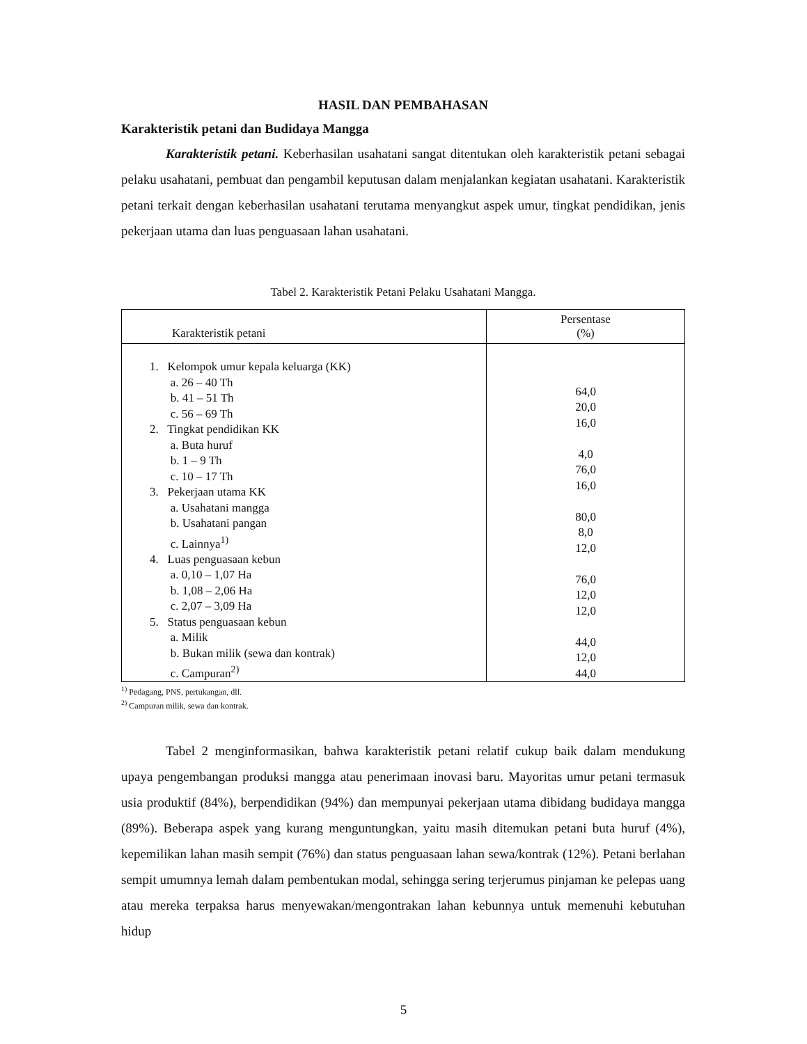HASIL DAN PEMBAHASAN
Karakteristik petani dan Budidaya Mangga
Karakteristik petani. Keberhasilan usahatani sangat ditentukan oleh karakteristik petani sebagai pelaku usahatani, pembuat dan pengambil keputusan dalam menjalankan kegiatan usahatani. Karakteristik petani terkait dengan keberhasilan usahatani terutama menyangkut aspek umur, tingkat pendidikan, jenis pekerjaan utama dan luas penguasaan lahan usahatani.
Tabel 2. Karakteristik Petani Pelaku Usahatani Mangga.
| Karakteristik petani | Persentase (%) |
| --- | --- |
| 1. Kelompok umur kepala keluarga (KK) a. 26 – 40 Th b. 41 – 51 Th c. 56 – 69 Th 2. Tingkat pendidikan KK a. Buta huruf b. 1 – 9 Th c. 10 – 17 Th 3. Pekerjaan utama KK a. Usahatani mangga b. Usahatani pangan c. Lainnya<sup>1)</sup> 4. Luas penguasaan kebun a. 0,10 – 1,07 Ha b. 1,08 – 2,06 Ha c. 2,07 – 3,09 Ha 5. Status penguasaan kebun a. Milik b. Bukan milik (sewa dan kontrak) c. Campuran<sup>2)</sup> | 64,0 20,0 16,0 4,0 76,0 16,0 80,0 8,0 12,0 76,0 12,0 12,0 44,0 12,0 44,0 |
<sup>1)</sup> Pedagang, PNS, pertukangan, dll.
<sup>2)</sup> Campuran milik, sewa dan kontrak.
Tabel 2 menginformasikan, bahwa karakteristik petani relatif cukup baik dalam mendukung upaya pengembangan produksi mangga atau penerimaan inovasi baru. Mayoritas umur petani termasuk usia produktif (84%), berpendidikan (94%) dan mempunyai pekerjaan utama dibidang budidaya mangga (89%). Beberapa aspek yang kurang menguntungkan, yaitu masih ditemukan petani buta huruf (4%), kepemilikan lahan masih sempit (76%) dan status penguasaan lahan sewa/kontrak (12%). Petani berlahan sempit umumnya lemah dalam pembentukan modal, sehingga sering terjerumus pinjaman ke pelepas uang atau mereka terpaksa harus menyewakan/mengontrakan lahan kebunnya untuk memenuhi kebutuhan hidup
5